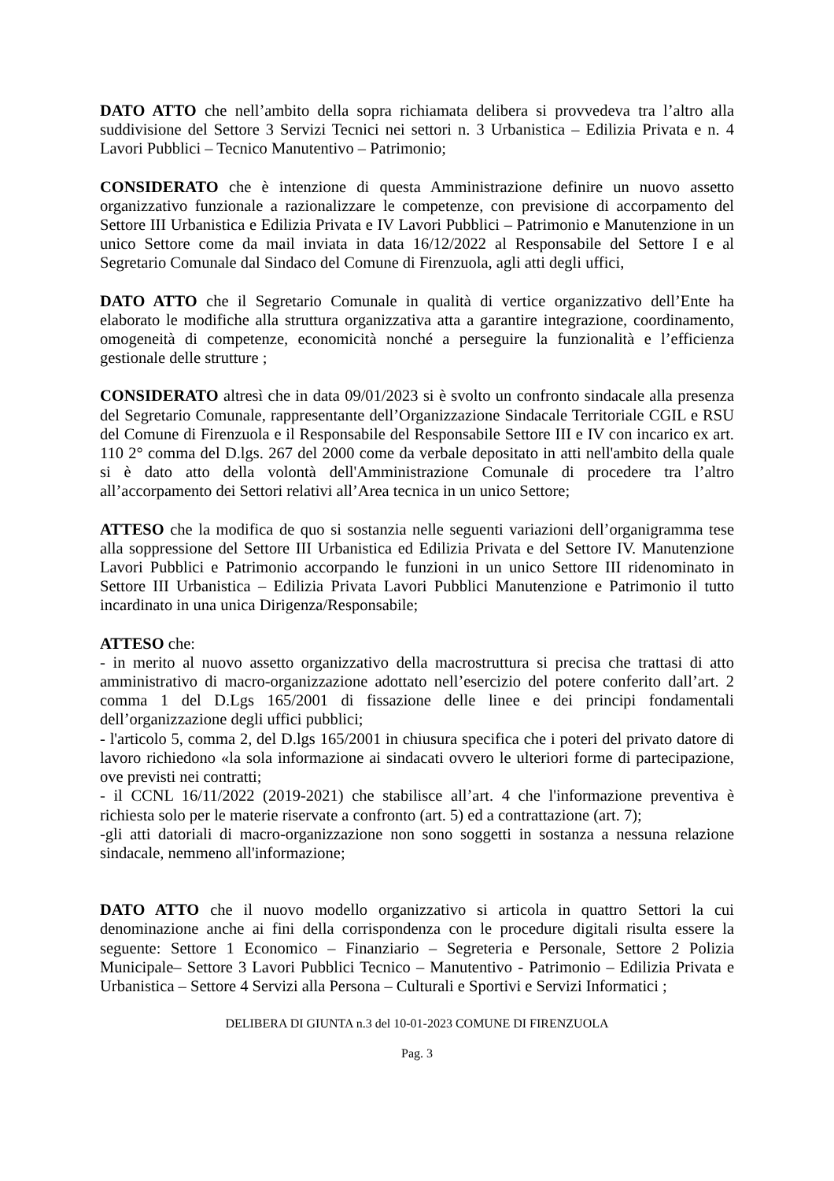DATO ATTO che nell’ambito della sopra richiamata delibera si provvedeva tra l’altro alla suddivisione del Settore 3 Servizi Tecnici nei settori n. 3 Urbanistica – Edilizia Privata e n. 4 Lavori Pubblici – Tecnico Manutentivo – Patrimonio;
CONSIDERATO che è intenzione di questa Amministrazione definire un nuovo assetto organizzativo funzionale a razionalizzare le competenze, con previsione di accorpamento del Settore III Urbanistica e Edilizia Privata e IV Lavori Pubblici – Patrimonio e Manutenzione in un unico Settore come da mail inviata in data 16/12/2022 al Responsabile del Settore I e al Segretario Comunale dal Sindaco del Comune di Firenzuola, agli atti degli uffici,
DATO ATTO che il Segretario Comunale in qualità di vertice organizzativo dell’Ente ha elaborato le modifiche alla struttura organizzativa atta a garantire integrazione, coordinamento, omogeneità di competenze, economicità nonché a perseguire la funzionalità e l’efficienza gestionale delle strutture ;
CONSIDERATO altresì che in data 09/01/2023 si è svolto un confronto sindacale alla presenza del Segretario Comunale, rappresentante dell’Organizzazione Sindacale Territoriale CGIL e RSU del Comune di Firenzuola e il Responsabile del Responsabile Settore III e IV con incarico ex art. 110 2° comma del D.lgs. 267 del 2000 come da verbale depositato in atti nell'ambito della quale si è dato atto della volontà dell'Amministrazione Comunale di procedere tra l’altro all’accorpamento dei Settori relativi all’Area tecnica in un unico Settore;
ATTESO che la modifica de quo si sostanzia nelle seguenti variazioni dell’organigramma tese alla soppressione del Settore III Urbanistica ed Edilizia Privata e del Settore IV. Manutenzione Lavori Pubblici e Patrimonio accorpando le funzioni in un unico Settore III ridenominato in Settore III Urbanistica – Edilizia Privata Lavori Pubblici Manutenzione e Patrimonio il tutto incardinato in una unica Dirigenza/Responsabile;
ATTESO che:
- in merito al nuovo assetto organizzativo della macrostruttura si precisa che trattasi di atto amministrativo di macro-organizzazione adottato nell’esercizio del potere conferito dall’art. 2 comma 1 del D.Lgs 165/2001 di fissazione delle linee e dei principi fondamentali dell’organizzazione degli uffici pubblici;
- l'articolo 5, comma 2, del D.lgs 165/2001 in chiusura specifica che i poteri del privato datore di lavoro richiedono «la sola informazione ai sindacati ovvero le ulteriori forme di partecipazione, ove previsti nei contratti;
- il CCNL 16/11/2022 (2019-2021) che stabilisce all’art. 4 che l'informazione preventiva è richiesta solo per le materie riservate a confronto (art. 5) ed a contrattazione (art. 7);
-gli atti datoriali di macro-organizzazione non sono soggetti in sostanza a nessuna relazione sindacale, nemmeno all'informazione;
DATO ATTO che il nuovo modello organizzativo si articola in quattro Settori la cui denominazione anche ai fini della corrispondenza con le procedure digitali risulta essere la seguente: Settore 1 Economico – Finanziario – Segreteria e Personale, Settore 2 Polizia Municipale– Settore 3 Lavori Pubblici Tecnico – Manutentivo - Patrimonio – Edilizia Privata e Urbanistica – Settore 4 Servizi alla Persona – Culturali e Sportivi e Servizi Informatici ;
DELIBERA DI GIUNTA n.3 del 10-01-2023 COMUNE DI FIRENZUOLA
Pag. 3